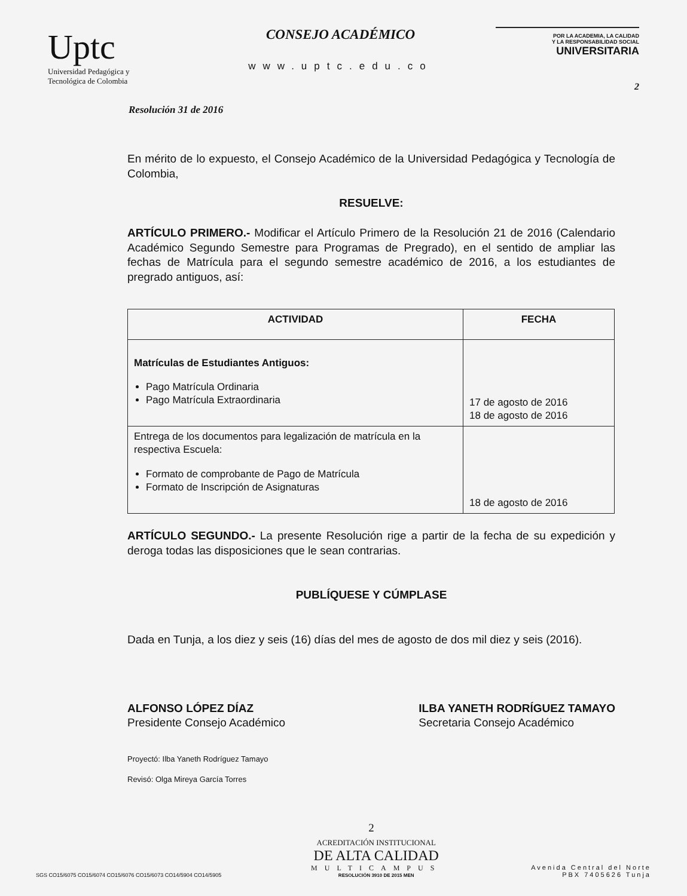Uptc
Universidad Pedagógica y
Tecnológica de Colombia
CONSEJO ACADÉMICO
www.uptc.edu.co
POR LA ACADEMIA, LA CALIDAD
Y LA RESPONSABILIDAD SOCIAL
UNIVERSITARIA
2
Resolución 31 de 2016
En mérito de lo expuesto, el Consejo Académico de la Universidad Pedagógica y Tecnología de Colombia,
RESUELVE:
ARTÍCULO PRIMERO.- Modificar el Artículo Primero de la Resolución 21 de 2016 (Calendario Académico Segundo Semestre para Programas de Pregrado), en el sentido de ampliar las fechas de Matrícula para el segundo semestre académico de 2016, a los estudiantes de pregrado antiguos, así:
| ACTIVIDAD | FECHA |
| --- | --- |
| Matrículas de Estudiantes Antiguos: Pago Matrícula Ordinaria Pago Matrícula Extraordinaria | 17 de agosto de 2016 18 de agosto de 2016 |
| Entrega de los documentos para legalización de matrícula en la respectiva Escuela: Formato de comprobante de Pago de Matrícula Formato de Inscripción de Asignaturas | 18 de agosto de 2016 |
ARTÍCULO SEGUNDO.- La presente Resolución rige a partir de la fecha de su expedición y deroga todas las disposiciones que le sean contrarias.
PUBLÍQUESE Y CÚMPLASE
Dada en Tunja, a los diez y seis (16) días del mes de agosto de dos mil diez y seis (2016).
ALFONSO LÓPEZ DÍAZ
Presidente Consejo Académico
ILBA YANETH RODRÍGUEZ TAMAYO
Secretaria Consejo Académico
Proyectó: Ilba Yaneth Rodríguez Tamayo
Revisó: Olga Mireya García Torres
2
SGS CO15/6075 CO15/6074 CO15/6076 CO15/6073 CO14/5904 CO14/5905
ACREDITACIÓN INSTITUCIONAL
DE ALTA CALIDAD
MULTICAMPUS
RESOLUCIÓN 3910 DE 2015 MEN
Avenida Central del Norte
PBX 7405626 Tunja